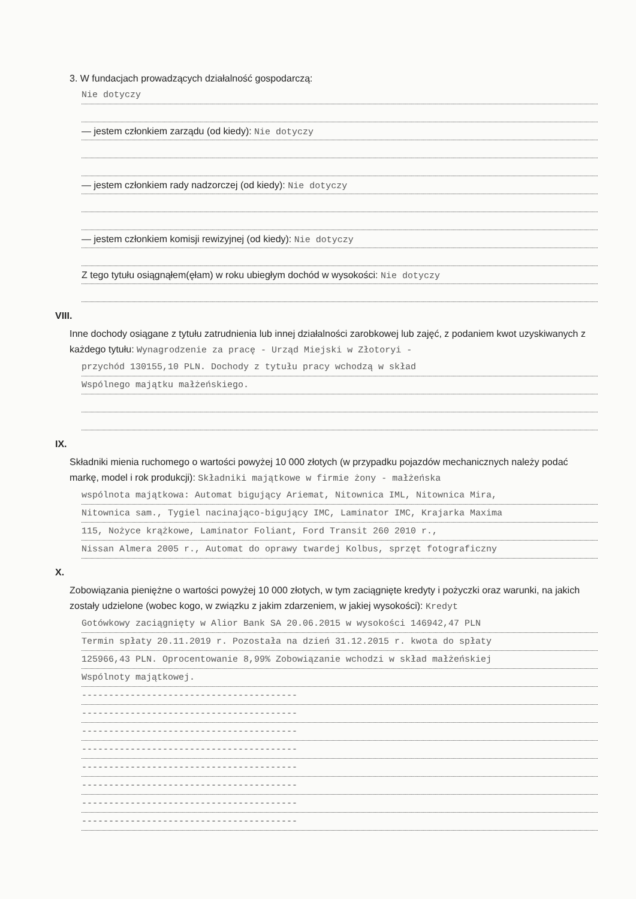3. W fundacjach prowadzących działalność gospodarczą:
Nie dotyczy
— jestem członkiem zarządu (od kiedy): Nie dotyczy
— jestem członkiem rady nadzorczej (od kiedy): Nie dotyczy
— jestem członkiem komisji rewizyjnej (od kiedy): Nie dotyczy
Z tego tytułu osiągnąłem(ęłam) w roku ubiegłym dochód w wysokości: Nie dotyczy
VIII.
Inne dochody osiągane z tytułu zatrudnienia lub innej działalności zarobkowej lub zajęć, z podaniem kwot uzyskiwanych z każdego tytułu: Wynagrodzenie za pracę - Urząd Miejski w Złotoryi -
przychód 130155,10 PLN. Dochody z tytułu pracy wchodzą w skład
Wspólnego majątku małżeńskiego.
IX.
Składniki mienia ruchomego o wartości powyżej 10 000 złotych (w przypadku pojazdów mechanicznych należy podać markę, model i rok produkcji): Składniki majątkowe w firmie żony - małżeńska
wspólnota majątkowa: Automat bigujący Ariemat, Nitownica IML, Nitownica Mira,
Nitownica sam., Tygiel nacinająco-bigujący IMC, Laminator IMC, Krajarka Maxima
115, Nożyce krążkowe, Laminator Foliant, Ford Transit 260 2010 r.,
Nissan Almera 2005 r., Automat do oprawy twardej Kolbus, sprzęt fotograficzny
X.
Zobowiązania pieniężne o wartości powyżej 10 000 złotych, w tym zaciągnięte kredyty i pożyczki oraz warunki, na jakich zostały udzielone (wobec kogo, w związku z jakim zdarzeniem, w jakiej wysokości): Kredyt
Gotówkowy zaciągnięty w Alior Bank SA 20.06.2015 w wysokości 146942,47 PLN
Termin spłaty 20.11.2019 r. Pozostała na dzień 31.12.2015 r. kwota do spłaty
125966,43 PLN. Oprocentowanie 8,99% Zobowiązanie wchodzi w skład małżeńskiej
Wspólnoty majątkowej.
----------------------------------------
----------------------------------------
----------------------------------------
----------------------------------------
----------------------------------------
----------------------------------------
----------------------------------------
----------------------------------------